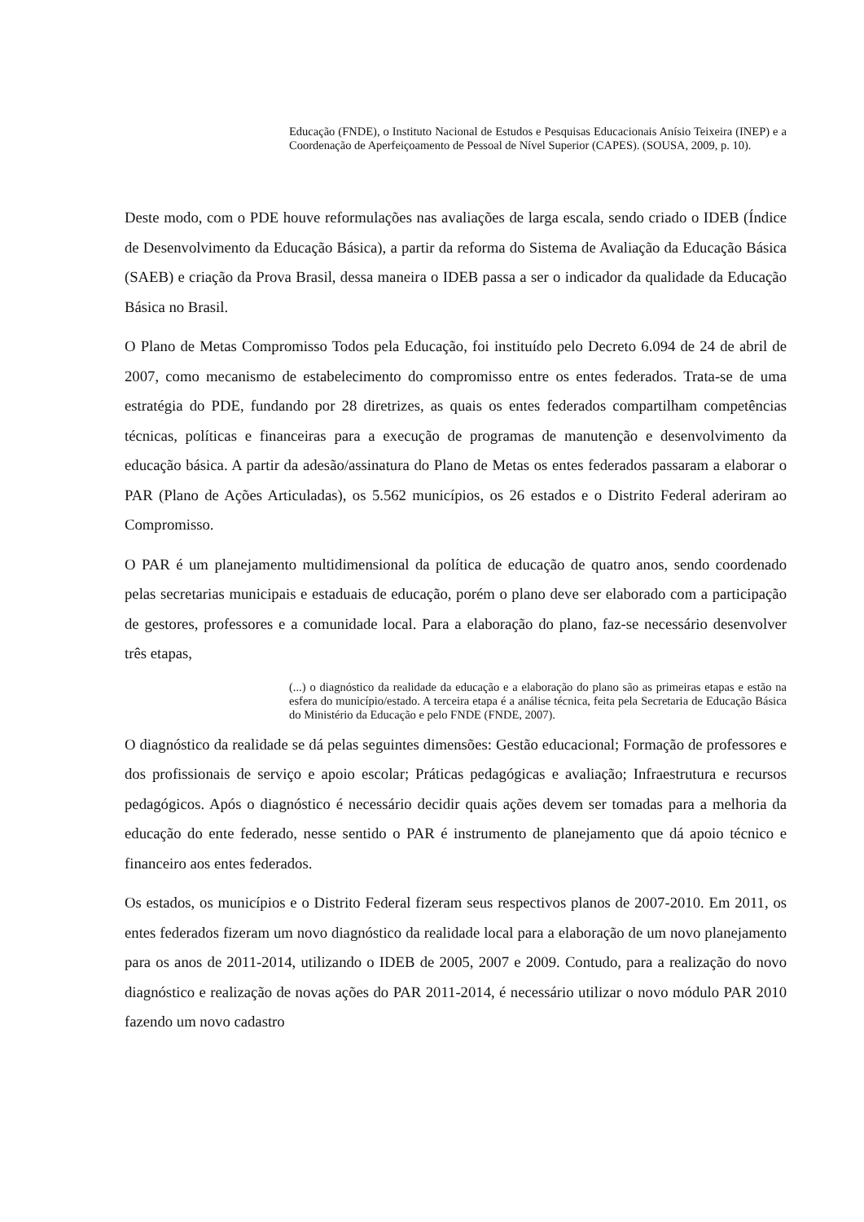Educação (FNDE), o Instituto Nacional de Estudos e Pesquisas Educacionais Anísio Teixeira (INEP) e a Coordenação de Aperfeiçoamento de Pessoal de Nível Superior (CAPES). (SOUSA, 2009, p. 10).
Deste modo, com o PDE houve reformulações nas avaliações de larga escala, sendo criado o IDEB (Índice de Desenvolvimento da Educação Básica), a partir da reforma do Sistema de Avaliação da Educação Básica (SAEB) e criação da Prova Brasil, dessa maneira o IDEB passa a ser o indicador da qualidade da Educação Básica no Brasil.
O Plano de Metas Compromisso Todos pela Educação, foi instituído pelo Decreto 6.094 de 24 de abril de 2007, como mecanismo de estabelecimento do compromisso entre os entes federados. Trata-se de uma estratégia do PDE, fundando por 28 diretrizes, as quais os entes federados compartilham competências técnicas, políticas e financeiras para a execução de programas de manutenção e desenvolvimento da educação básica. A partir da adesão/assinatura do Plano de Metas os entes federados passaram a elaborar o PAR (Plano de Ações Articuladas), os 5.562 municípios, os 26 estados e o Distrito Federal aderiram ao Compromisso.
O PAR é um planejamento multidimensional da política de educação de quatro anos, sendo coordenado pelas secretarias municipais e estaduais de educação, porém o plano deve ser elaborado com a participação de gestores, professores e a comunidade local. Para a elaboração do plano, faz-se necessário desenvolver três etapas,
(...) o diagnóstico da realidade da educação e a elaboração do plano são as primeiras etapas e estão na esfera do município/estado. A terceira etapa é a análise técnica, feita pela Secretaria de Educação Básica do Ministério da Educação e pelo FNDE (FNDE, 2007).
O diagnóstico da realidade se dá pelas seguintes dimensões: Gestão educacional; Formação de professores e dos profissionais de serviço e apoio escolar; Práticas pedagógicas e avaliação; Infraestrutura e recursos pedagógicos. Após o diagnóstico é necessário decidir quais ações devem ser tomadas para a melhoria da educação do ente federado, nesse sentido o PAR é instrumento de planejamento que dá apoio técnico e financeiro aos entes federados.
Os estados, os municípios e o Distrito Federal fizeram seus respectivos planos de 2007-2010. Em 2011, os entes federados fizeram um novo diagnóstico da realidade local para a elaboração de um novo planejamento para os anos de 2011-2014, utilizando o IDEB de 2005, 2007 e 2009. Contudo, para a realização do novo diagnóstico e realização de novas ações do PAR 2011-2014, é necessário utilizar o novo módulo PAR 2010 fazendo um novo cadastro